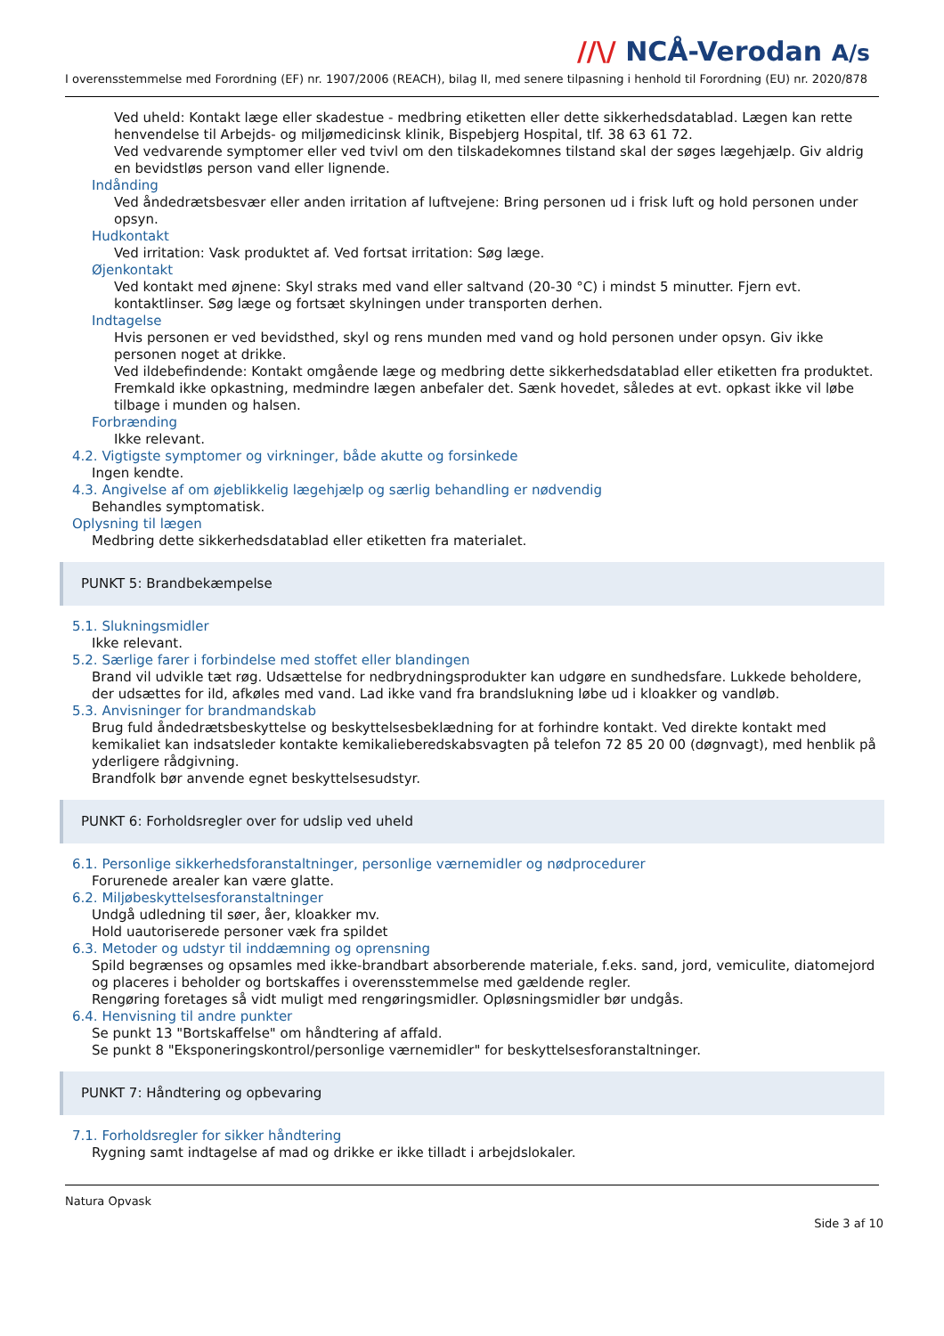//\/ NCÅ-Verodan A/s
I overensstemmelse med Forordning (EF) nr. 1907/2006 (REACH), bilag II, med senere tilpasning i henhold til Forordning (EU) nr. 2020/878
Ved uheld: Kontakt læge eller skadestue - medbring etiketten eller dette sikkerhedsdatablad. Lægen kan rette henvendelse til Arbejds- og miljømedicinsk klinik, Bispebjerg Hospital, tlf. 38 63 61 72.
Ved vedvarende symptomer eller ved tvivl om den tilskadekomnes tilstand skal der søges lægehjælp. Giv aldrig en bevidstløs person vand eller lignende.
Indånding
Ved åndedrætsbesvær eller anden irritation af luftvejene: Bring personen ud i frisk luft og hold personen under opsyn.
Hudkontakt
Ved irritation: Vask produktet af. Ved fortsat irritation: Søg læge.
Øjenkontakt
Ved kontakt med øjnene: Skyl straks med vand eller saltvand (20-30 °C) i mindst 5 minutter. Fjern evt. kontaktlinser. Søg læge og fortsæt skylningen under transporten derhen.
Indtagelse
Hvis personen er ved bevidsthed, skyl og rens munden med vand og hold personen under opsyn. Giv ikke personen noget at drikke.
Ved ildebefindende: Kontakt omgående læge og medbring dette sikkerhedsdatablad eller etiketten fra produktet. Fremkald ikke opkastning, medmindre lægen anbefaler det. Sænk hovedet, således at evt. opkast ikke vil løbe tilbage i munden og halsen.
Forbrænding
Ikke relevant.
4.2. Vigtigste symptomer og virkninger, både akutte og forsinkede
Ingen kendte.
4.3. Angivelse af om øjeblikkelig lægehjælp og særlig behandling er nødvendig
Behandles symptomatisk.
Oplysning til lægen
Medbring dette sikkerhedsdatablad eller etiketten fra materialet.
PUNKT 5: Brandbekæmpelse
5.1. Slukningsmidler
Ikke relevant.
5.2. Særlige farer i forbindelse med stoffet eller blandingen
Brand vil udvikle tæt røg. Udsættelse for nedbrydningsprodukter kan udgøre en sundhedsfare. Lukkede beholdere, der udsættes for ild, afkøles med vand. Lad ikke vand fra brandslukning løbe ud i kloakker og vandløb.
5.3. Anvisninger for brandmandskab
Brug fuld åndedrætsbeskyttelse og beskyttelsesbeklædning for at forhindre kontakt. Ved direkte kontakt med kemikaliet kan indsatsleder kontakte kemikalieberedskabsvagten på telefon 72 85 20 00 (døgnvagt), med henblik på yderligere rådgivning.
Brandfolk bør anvende egnet beskyttelsesudstyr.
PUNKT 6: Forholdsregler over for udslip ved uheld
6.1. Personlige sikkerhedsforanstaltninger, personlige værnemidler og nødprocedurer
Forurenede arealer kan være glatte.
6.2. Miljøbeskyttelsesforanstaltninger
Undgå udledning til søer, åer, kloakker mv.
Hold uautoriserede personer væk fra spildet
6.3. Metoder og udstyr til inddæmning og oprensning
Spild begrænses og opsamles med ikke-brandbart absorberende materiale, f.eks. sand, jord, vemiculite, diatomejord og placeres i beholder og bortskaffes i overensstemmelse med gældende regler.
Rengøring foretages så vidt muligt med rengøringsmidler. Opløsningsmidler bør undgås.
6.4. Henvisning til andre punkter
Se punkt 13 "Bortskaffelse" om håndtering af affald.
Se punkt 8 "Eksponeringskontrol/personlige værnemidler" for beskyttelsesforanstaltninger.
PUNKT 7: Håndtering og opbevaring
7.1. Forholdsregler for sikker håndtering
Rygning samt indtagelse af mad og drikke er ikke tilladt i arbejdslokaler.
Natura Opvask
Side 3 af 10